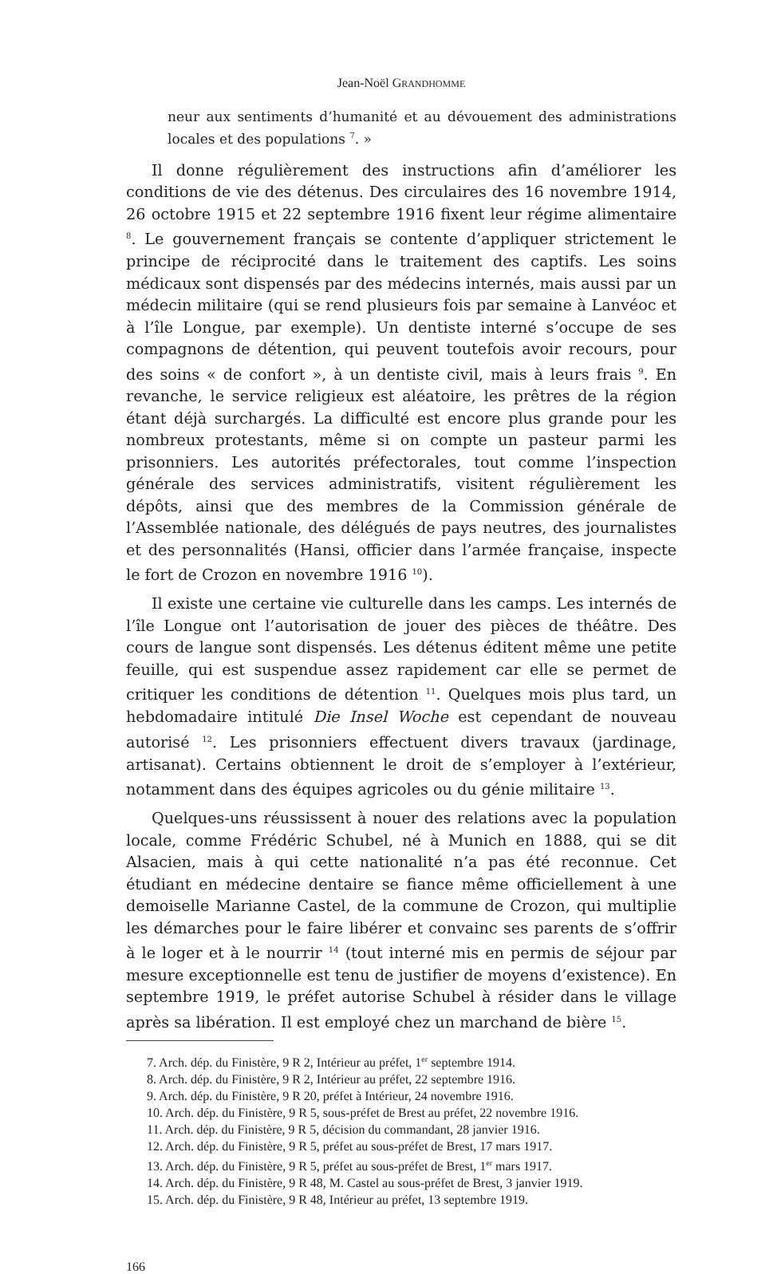Jean-Noël GRANDHOMME
neur aux sentiments d’humanité et au dévouement des administrations locales et des populations <sup>7</sup>. »
Il donne régulièrement des instructions afin d’améliorer les conditions de vie des détenus. Des circulaires des 16 novembre 1914, 26 octobre 1915 et 22 septembre 1916 fixent leur régime alimentaire <sup>8</sup>. Le gouvernement français se contente d’appliquer strictement le principe de réciprocité dans le traitement des captifs. Les soins médicaux sont dispensés par des médecins internés, mais aussi par un médecin militaire (qui se rend plusieurs fois par semaine à Lanvéoc et à l’île Longue, par exemple). Un dentiste interné s’occupe de ses compagnons de détention, qui peuvent toutefois avoir recours, pour des soins « de confort », à un dentiste civil, mais à leurs frais <sup>9</sup>. En revanche, le service religieux est aléatoire, les prêtres de la région étant déjà surchargés. La difficulté est encore plus grande pour les nombreux protestants, même si on compte un pasteur parmi les prisonniers. Les autorités préfectorales, tout comme l’inspection générale des services administratifs, visitent régulièrement les dépôts, ainsi que des membres de la Commission générale de l’Assemblée nationale, des délégués de pays neutres, des journalistes et des personnalités (Hansi, officier dans l’armée française, inspecte le fort de Crozon en novembre 1916 <sup>10</sup>).
Il existe une certaine vie culturelle dans les camps. Les internés de l’île Longue ont l’autorisation de jouer des pièces de théâtre. Des cours de langue sont dispensés. Les détenus éditent même une petite feuille, qui est suspendue assez rapidement car elle se permet de critiquer les conditions de détention <sup>11</sup>. Quelques mois plus tard, un hebdomadaire intitulé Die Insel Woche est cependant de nouveau autorisé <sup>12</sup>. Les prisonniers effectuent divers travaux (jardinage, artisanat). Certains obtiennent le droit de s’employer à l’extérieur, notamment dans des équipes agricoles ou du génie militaire <sup>13</sup>.
Quelques-uns réussissent à nouer des relations avec la population locale, comme Frédéric Schubel, né à Munich en 1888, qui se dit Alsacien, mais à qui cette nationalité n’a pas été reconnue. Cet étudiant en médecine dentaire se fiance même officiellement à une demoiselle Marianne Castel, de la commune de Crozon, qui multiplie les démarches pour le faire libérer et convainc ses parents de s’offrir à le loger et à le nourrir <sup>14</sup> (tout interné mis en permis de séjour par mesure exceptionnelle est tenu de justifier de moyens d’existence). En septembre 1919, le préfet autorise Schubel à résider dans le village après sa libération. Il est employé chez un marchand de bière <sup>15</sup>.
7. Arch. dép. du Finistère, 9 R 2, Intérieur au préfet, 1<sup>er</sup> septembre 1914.
8. Arch. dép. du Finistère, 9 R 2, Intérieur au préfet, 22 septembre 1916.
9. Arch. dép. du Finistère, 9 R 20, préfet à Intérieur, 24 novembre 1916.
10. Arch. dép. du Finistère, 9 R 5, sous-préfet de Brest au préfet, 22 novembre 1916.
11. Arch. dép. du Finistère, 9 R 5, décision du commandant, 28 janvier 1916.
12. Arch. dép. du Finistère, 9 R 5, préfet au sous-préfet de Brest, 17 mars 1917.
13. Arch. dép. du Finistère, 9 R 5, préfet au sous-préfet de Brest, 1<sup>er</sup> mars 1917.
14. Arch. dép. du Finistère, 9 R 48, M. Castel au sous-préfet de Brest, 3 janvier 1919.
15. Arch. dép. du Finistère, 9 R 48, Intérieur au préfet, 13 septembre 1919.
166